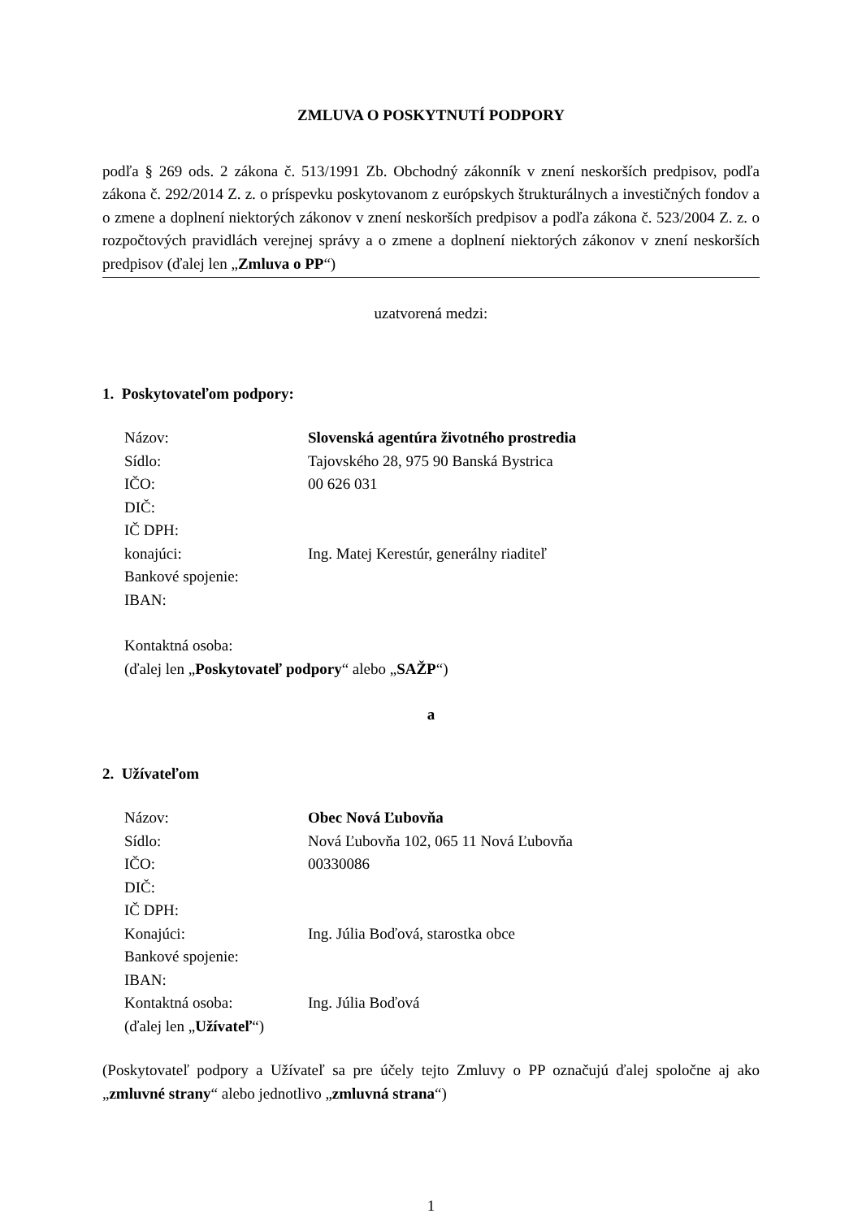ZMLUVA O POSKYTNUTÍ PODPORY
podľa § 269 ods. 2 zákona č. 513/1991 Zb. Obchodný zákonník v znení neskorších predpisov, podľa zákona č. 292/2014 Z. z. o príspevku poskytovanom z európskych štrukturálnych a investičných fondov a o zmene a doplnení niektorých zákonov v znení neskorších predpisov a podľa zákona č. 523/2004 Z. z. o rozpočtových pravidlách verejnej správy a o zmene a doplnení niektorých zákonov v znení neskorších predpisov (ďalej len „Zmluva o PP“)
uzatvorená medzi:
1. Poskytovateľom podpory:
Názov: Slovenská agentúra životného prostredia
Sídlo: Tajovského 28, 975 90 Banská Bystrica
IČO: 00 626 031
DIČ:
IČ DPH:
konajúci: Ing. Matej Kerestúr, generálny riaditeľ
Bankové spojenie:
IBAN:
Kontaktná osoba:
(ďalej len „Poskytovateľ podpory“ alebo „SAŽP“)
a
2. Užívateľom
Názov: Obec Nová Ľubovňa
Sídlo: Nová Ľubovňa 102, 065 11 Nová Ľubovňa
IČO: 00330086
DIČ:
IČ DPH:
Konajúci: Ing. Júlia Boďová, starostka obce
Bankové spojenie:
IBAN:
Kontaktná osoba: Ing. Júlia Boďová
(ďalej len „Užívateľ“)
(Poskytovateľ podpory a Užívateľ sa pre účely tejto Zmluvy o PP označujú ďalej spoločne aj ako „zmluvné strany“ alebo jednotlivo „zmluvná strana“)
1